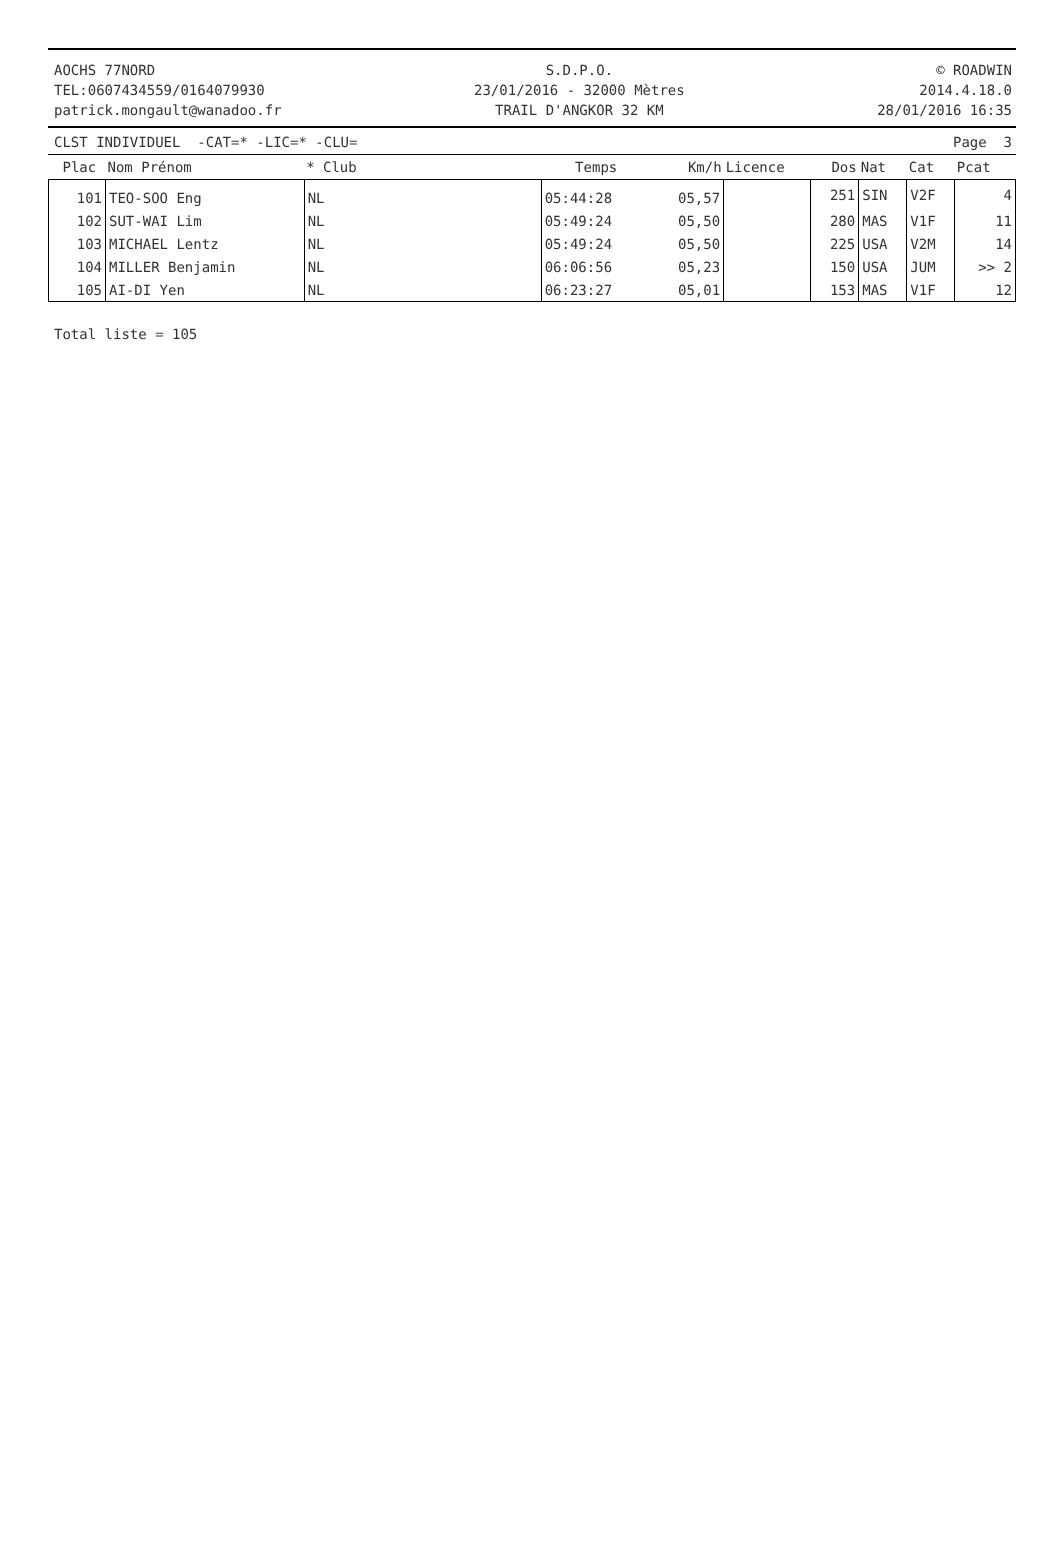AOCHS 77NORD
TEL:0607434559/0164079930
patrick.mongault@wanadoo.fr
S.D.P.O.
23/01/2016 - 32000 Mètres
TRAIL D'ANGKOR 32 KM
© ROADWIN
2014.4.18.0
28/01/2016 16:35
CLST INDIVIDUEL -CAT=* -LIC=* -CLU= Page 3
| Plac | Nom Prénom | * Club | Temps | Km/h | Licence | Dos | Nat | Cat | Pcat |
| --- | --- | --- | --- | --- | --- | --- | --- | --- | --- |
| 101 | TEO-SOO Eng | NL | 05:44:28 | 05,57 | | 251 | SIN | V2F | 4 |
| 102 | SUT-WAI Lim | NL | 05:49:24 | 05,50 | | 280 | MAS | V1F | 11 |
| 103 | MICHAEL Lentz | NL | 05:49:24 | 05,50 | | 225 | USA | V2M | 14 |
| 104 | MILLER Benjamin | NL | 06:06:56 | 05,23 | | 150 | USA | JUM | >> 2 |
| 105 | AI-DI Yen | NL | 06:23:27 | 05,01 | | 153 | MAS | V1F | 12 |
Total liste = 105